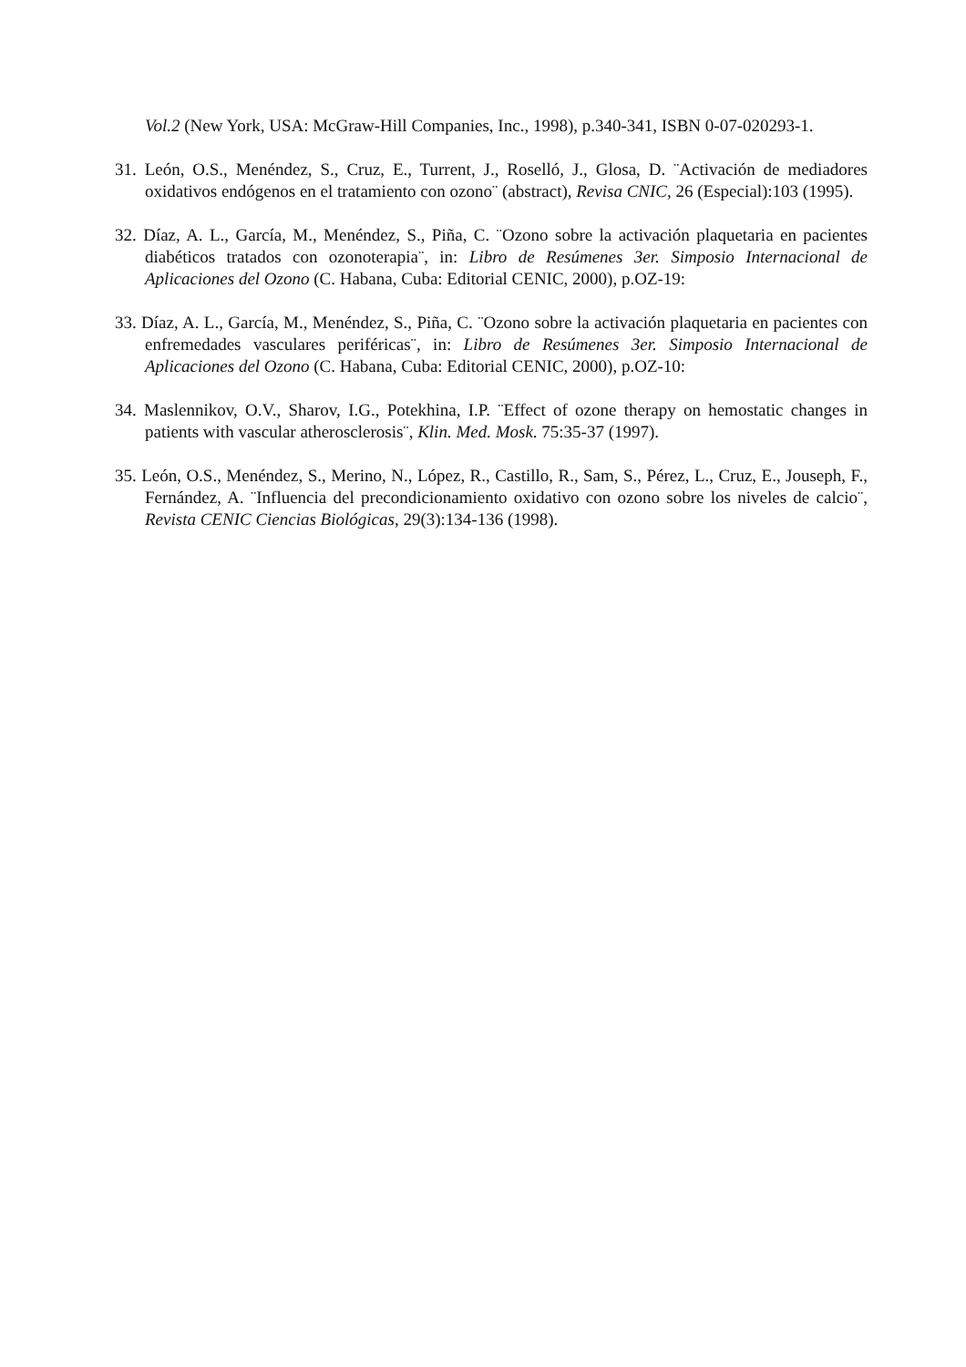Vol.2 (New York, USA: McGraw-Hill Companies, Inc., 1998), p.340-341, ISBN 0-07-020293-1.
31. León, O.S., Menéndez, S., Cruz, E., Turrent, J., Roselló, J., Glosa, D. ¨Activación de mediadores oxidativos endógenos en el tratamiento con ozono¨ (abstract), Revisa CNIC, 26 (Especial):103 (1995).
32. Díaz, A. L., García, M., Menéndez, S., Piña, C. ¨Ozono sobre la activación plaquetaria en pacientes diabéticos tratados con ozonoterapia¨, in: Libro de Resúmenes 3er. Simposio Internacional de Aplicaciones del Ozono (C. Habana, Cuba: Editorial CENIC, 2000), p.OZ-19:
33. Díaz, A. L., García, M., Menéndez, S., Piña, C. ¨Ozono sobre la activación plaquetaria en pacientes con enfremedades vasculares periféricas¨, in: Libro de Resúmenes 3er. Simposio Internacional de Aplicaciones del Ozono (C. Habana, Cuba: Editorial CENIC, 2000), p.OZ-10:
34. Maslennikov, O.V., Sharov, I.G., Potekhina, I.P. ¨Effect of ozone therapy on hemostatic changes in patients with vascular atherosclerosis¨, Klin. Med. Mosk. 75:35-37 (1997).
35. León, O.S., Menéndez, S., Merino, N., López, R., Castillo, R., Sam, S., Pérez, L., Cruz, E., Jouseph, F., Fernández, A. ¨Influencia del precondicionamiento oxidativo con ozono sobre los niveles de calcio¨, Revista CENIC Ciencias Biológicas, 29(3):134-136 (1998).